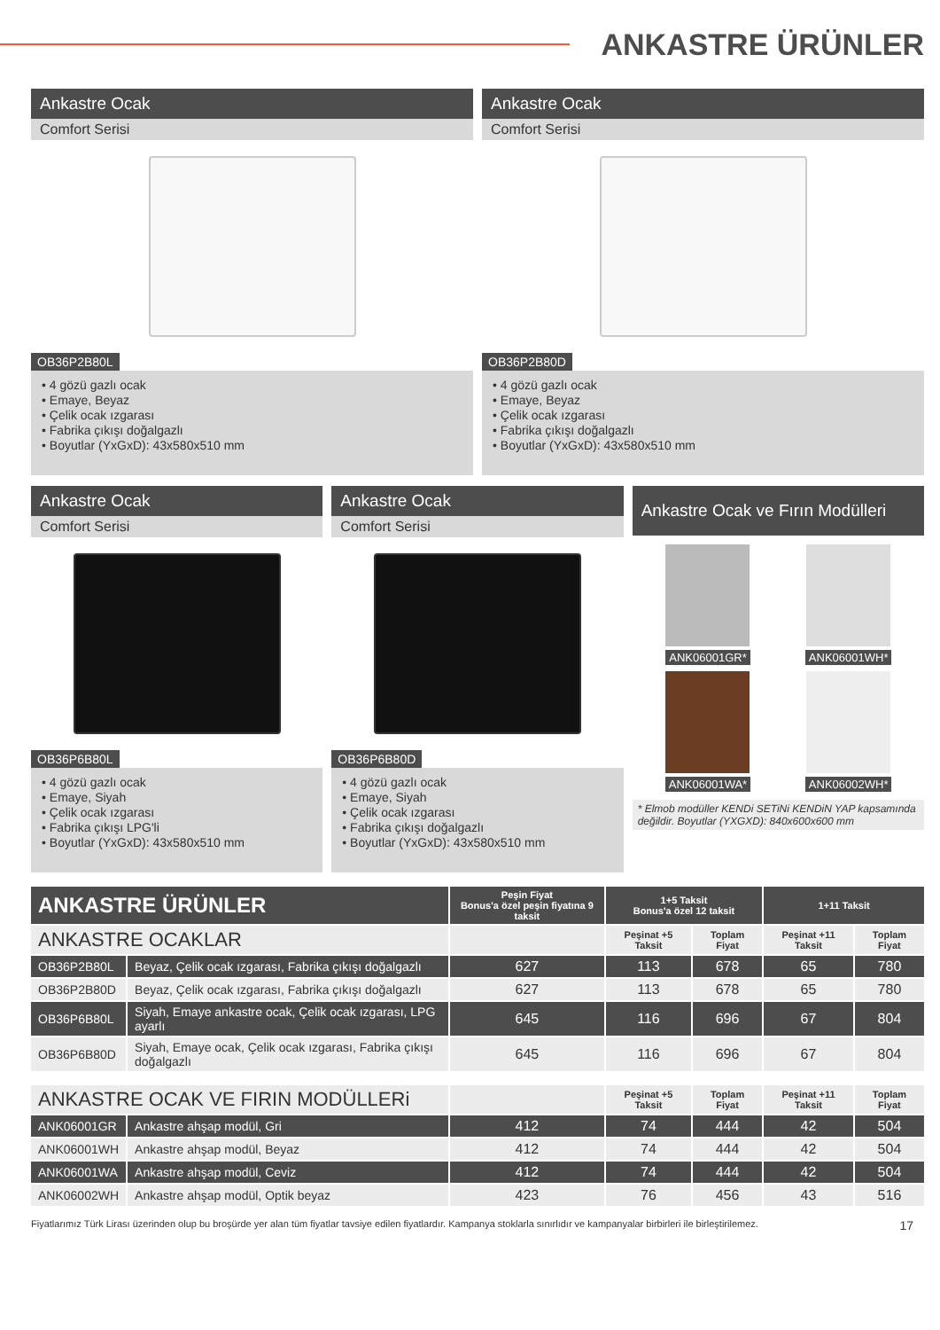ANKASTRE ÜRÜNLER
Ankastre Ocak
Comfort Serisi
OB36P2B80L
• 4 gözü gazlı ocak
• Emaye, Beyaz
• Çelik ocak ızgarası
• Fabrika çıkışı doğalgazlı
• Boyutlar (YxGxD): 43x580x510 mm
Ankastre Ocak
Comfort Serisi
OB36P2B80D
• 4 gözü gazlı ocak
• Emaye, Beyaz
• Çelik ocak ızgarası
• Fabrika çıkışı doğalgazlı
• Boyutlar (YxGxD): 43x580x510 mm
Ankastre Ocak
Comfort Serisi
OB36P6B80L
• 4 gözü gazlı ocak
• Emaye, Siyah
• Çelik ocak ızgarası
• Fabrika çıkışı LPG'li
• Boyutlar (YxGxD): 43x580x510 mm
Ankastre Ocak
Comfort Serisi
OB36P6B80D
• 4 gözü gazlı ocak
• Emaye, Siyah
• Çelik ocak ızgarası
• Fabrika çıkışı doğalgazlı
• Boyutlar (YxGxD): 43x580x510 mm
Ankastre Ocak ve Fırın Modülleri
ANK06001GR*
ANK06001WH*
ANK06001WA*
ANK06002WH*
* Elmob modüller KENDi SETiNi KENDiN YAP kapsamında değildir. Boyutlar (YXGXD): 840x600x600 mm
| ANKASTRE ÜRÜNLER | | Peşin Fiyat Bonus'a özel peşin fiyatına 9 taksit | 1+5 Taksit Bonus'a özel 12 taksit | | 1+11 Taksit | |
| --- | --- | --- | --- | --- | --- | --- |
| ANKASTRE OCAKLAR | | | Peşinat +5 Taksit | Toplam Fiyat | Peşinat +11 Taksit | Toplam Fiyat |
| OB36P2B80L | Beyaz, Çelik ocak ızgarası, Fabrika çıkışı doğalgazlı | 627 | 113 | 678 | 65 | 780 |
| OB36P2B80D | Beyaz, Çelik ocak ızgarası, Fabrika çıkışı doğalgazlı | 627 | 113 | 678 | 65 | 780 |
| OB36P6B80L | Siyah, Emaye ankastre ocak, Çelik ocak ızgarası, LPG ayarlı | 645 | 116 | 696 | 67 | 804 |
| OB36P6B80D | Siyah, Emaye ocak, Çelik ocak ızgarası, Fabrika çıkışı doğalgazlı | 645 | 116 | 696 | 67 | 804 |
| ANKASTRE OCAK VE FIRIN MODÜLLERi | | | Peşinat +5 Taksit | Toplam Fiyat | Peşinat +11 Taksit | Toplam Fiyat |
| ANK06001GR | Ankastre ahşap modül, Gri | 412 | 74 | 444 | 42 | 504 |
| ANK06001WH | Ankastre ahşap modül, Beyaz | 412 | 74 | 444 | 42 | 504 |
| ANK06001WA | Ankastre ahşap modül, Ceviz | 412 | 74 | 444 | 42 | 504 |
| ANK06002WH | Ankastre ahşap modül, Optik beyaz | 423 | 76 | 456 | 43 | 516 |
Fiyatlarımız Türk Lirası üzerinden olup bu broşürde yer alan tüm fiyatlar tavsiye edilen fiyatlardır. Kampanya stoklarla sınırlıdır ve kampanyalar birbirleri ile birleştirilemez. 17